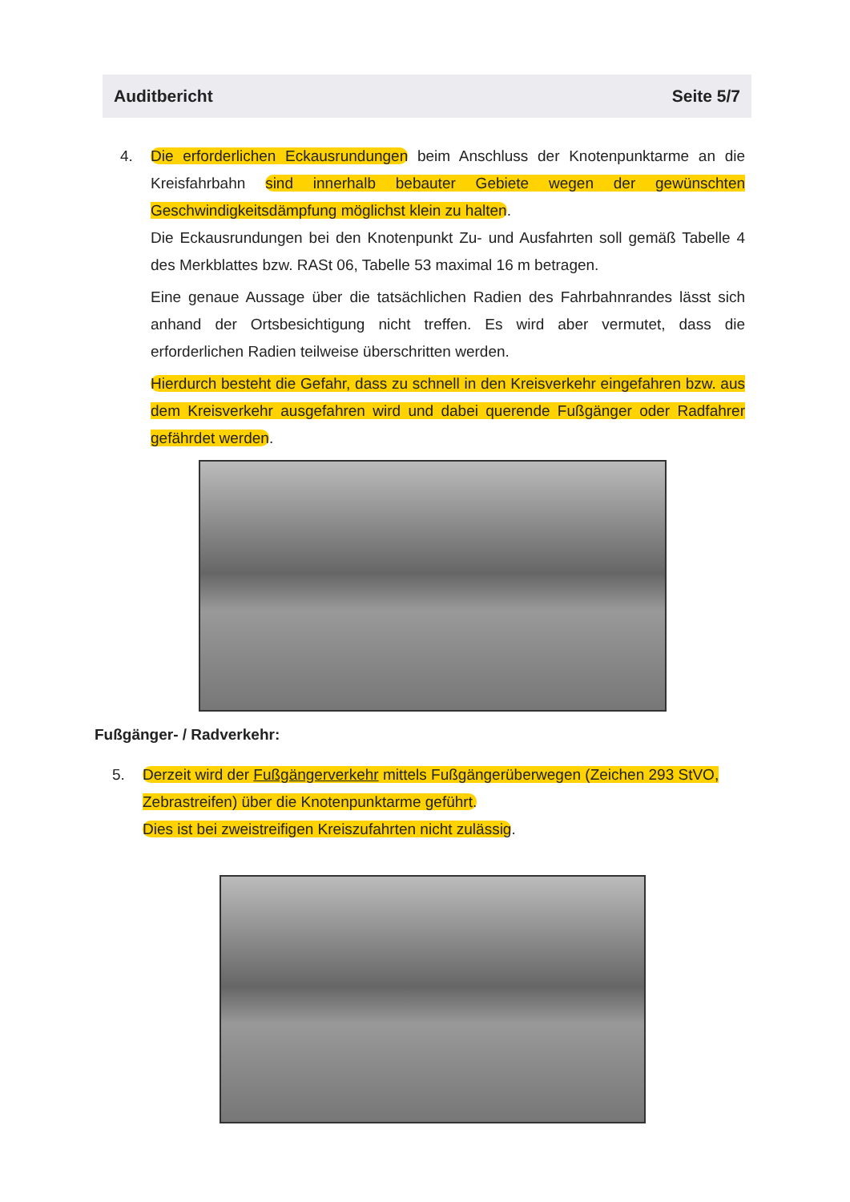Auditbericht Seite 5/7
4. Die erforderlichen Eckausrundungen beim Anschluss der Knotenpunktarme an die Kreisfahrbahn sind innerhalb bebauter Gebiete wegen der gewünschten Geschwindigkeitsdämpfung möglichst klein zu halten.
Die Eckausrundungen bei den Knotenpunkt Zu- und Ausfahrten soll gemäß Tabelle 4 des Merkblattes bzw. RASt 06, Tabelle 53 maximal 16 m betragen.
Eine genaue Aussage über die tatsächlichen Radien des Fahrbahnrandes lässt sich anhand der Ortsbesichtigung nicht treffen. Es wird aber vermutet, dass die erforderlichen Radien teilweise überschritten werden.
Hierdurch besteht die Gefahr, dass zu schnell in den Kreisverkehr eingefahren bzw. aus dem Kreisverkehr ausgefahren wird und dabei querende Fußgänger oder Radfahrer gefährdet werden.
Fußgänger- / Radverkehr:
5. Derzeit wird der Fußgängerverkehr mittels Fußgängerüberwegen (Zeichen 293 StVO, Zebrastreifen) über die Knotenpunktarme geführt.
Dies ist bei zweistreifigen Kreiszufahrten nicht zulässig.